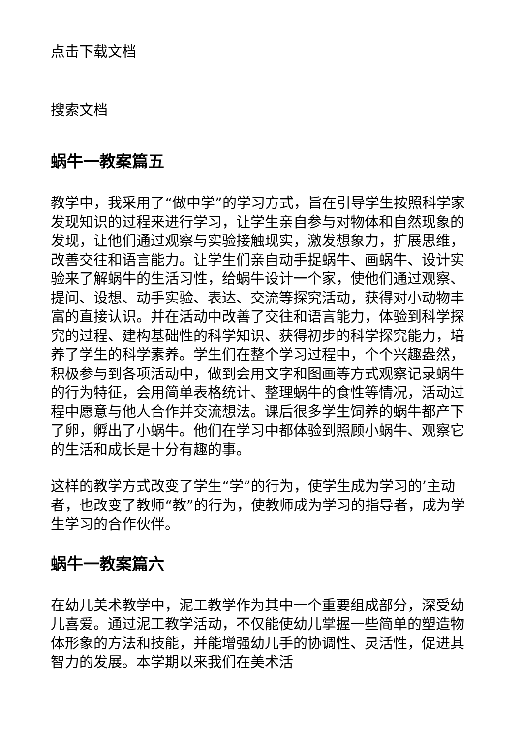点击下载文档
搜索文档
蜗牛一教案篇五
教学中，我采用了“做中学”的学习方式，旨在引导学生按照科学家发现知识的过程来进行学习，让学生亲自参与对物体和自然现象的发现，让他们通过观察与实验接触现实，激发想象力，扩展思维，改善交往和语言能力。让学生们亲自动手捉蜗牛、画蜗牛、设计实验来了解蜗牛的生活习性，给蜗牛设计一个家，使他们通过观察、提问、设想、动手实验、表达、交流等探究活动，获得对小动物丰富的直接认识。并在活动中改善了交往和语言能力，体验到科学探究的过程、建构基础性的科学知识、获得初步的科学探究能力，培养了学生的科学素养。学生们在整个学习过程中，个个兴趣盎然，积极参与到各项活动中，做到会用文字和图画等方式观察记录蜗牛的行为特征，会用简单表格统计、整理蜗牛的食性等情况，活动过程中愿意与他人合作并交流想法。课后很多学生饲养的蜗牛都产下了卵，孵出了小蜗牛。他们在学习中都体验到照顾小蜗牛、观察它的生活和成长是十分有趣的事。
这样的教学方式改变了学生“学”的行为，使学生成为学习的’主动者，也改变了教师“教”的行为，使教师成为学习的指导者，成为学生学习的合作伙伴。
蜗牛一教案篇六
在幼儿美术教学中，泥工教学作为其中一个重要组成部分，深受幼儿喜爱。通过泥工教学活动，不仅能使幼儿掌握一些简单的塑造物体形象的方法和技能，并能增强幼儿手的协调性、灵活性，促进其智力的发展。本学期以来我们在美术活